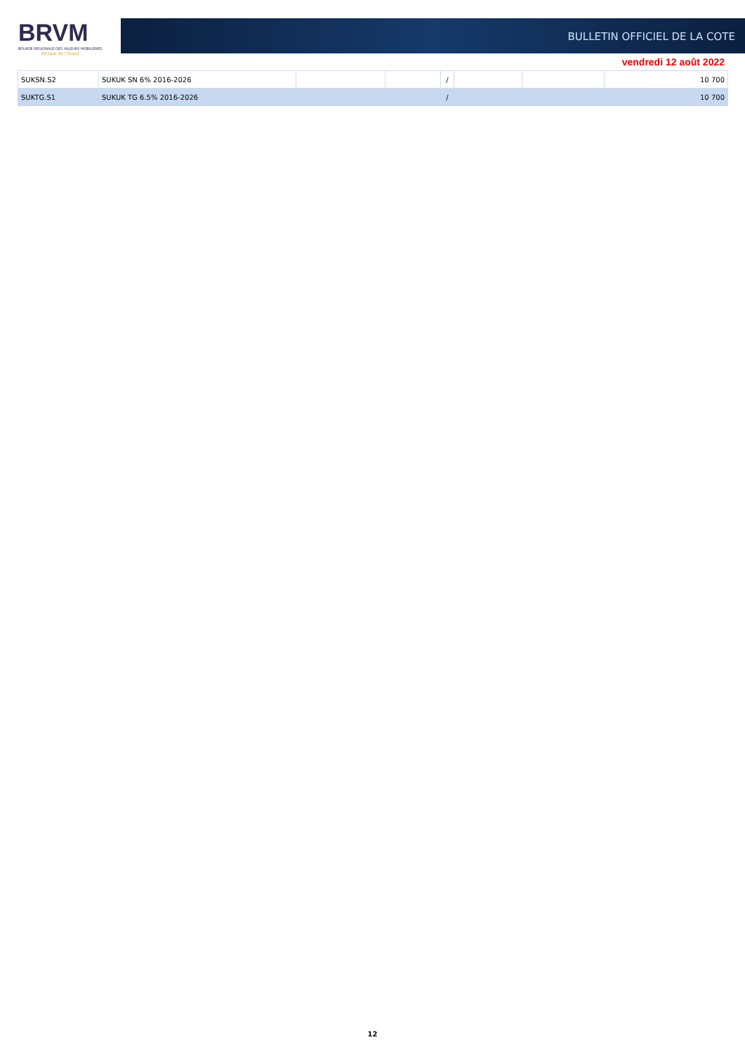BRVM
BOURSE REGIONALE DES VALEURS MOBILIERES
Afrique de l'Ouest
BULLETIN OFFICIEL DE LA COTE
vendredi 12 août 2022
| SUKSN.S2 | SUKUK SN 6% 2016-2026 | | | / | | | 10 700 |
| SUKTG.S1 | SUKUK TG 6.5% 2016-2026 | | | / | | | 10 700 |
12